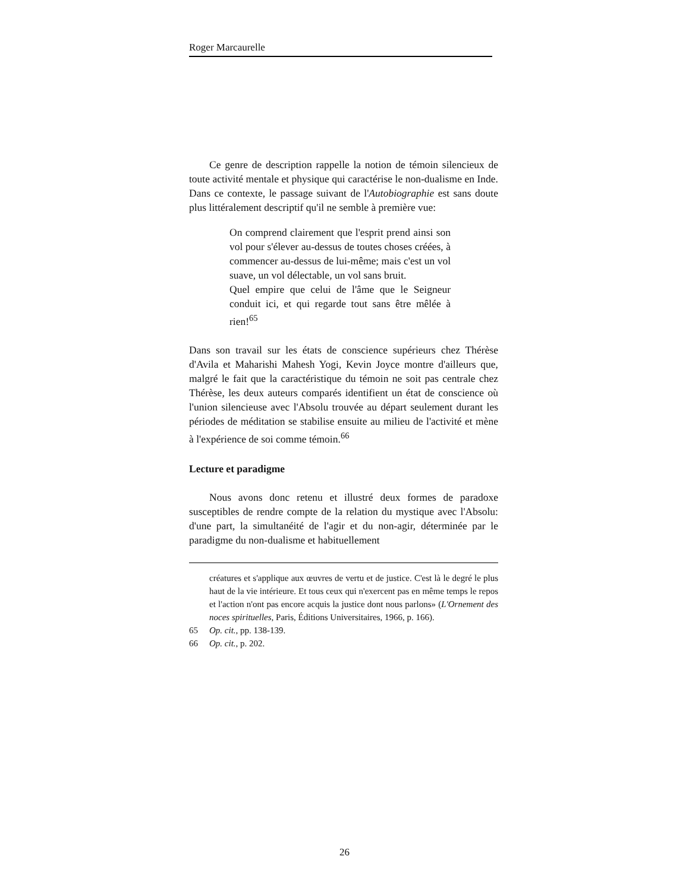Roger Marcaurelle
Ce genre de description rappelle la notion de témoin silencieux de toute activité mentale et physique qui caractérise le non-dualisme en Inde. Dans ce contexte, le passage suivant de l'Autobiographie est sans doute plus littéralement descriptif qu'il ne semble à première vue:
On comprend clairement que l'esprit prend ainsi son vol pour s'élever au-dessus de toutes choses créées, à commencer au-dessus de lui-même; mais c'est un vol suave, un vol délectable, un vol sans bruit.
Quel empire que celui de l'âme que le Seigneur conduit ici, et qui regarde tout sans être mêlée à rien!<sup>65</sup>
Dans son travail sur les états de conscience supérieurs chez Thérèse d'Avila et Maharishi Mahesh Yogi, Kevin Joyce montre d'ailleurs que, malgré le fait que la caractéristique du témoin ne soit pas centrale chez Thérèse, les deux auteurs comparés identifient un état de conscience où l'union silencieuse avec l'Absolu trouvée au départ seulement durant les périodes de méditation se stabilise ensuite au milieu de l'activité et mène à l'expérience de soi comme témoin.<sup>66</sup>
Lecture et paradigme
Nous avons donc retenu et illustré deux formes de paradoxe susceptibles de rendre compte de la relation du mystique avec l'Absolu: d'une part, la simultanéité de l'agir et du non-agir, déterminée par le paradigme du non-dualisme et habituellement
créatures et s'applique aux œuvres de vertu et de justice. C'est là le degré le plus haut de la vie intérieure. Et tous ceux qui n'exercent pas en même temps le repos et l'action n'ont pas encore acquis la justice dont nous parlons» (L'Ornement des noces spirituelles, Paris, Éditions Universitaires, 1966, p. 166).
65 Op. cit., pp. 138-139.
66 Op. cit., p. 202.
26